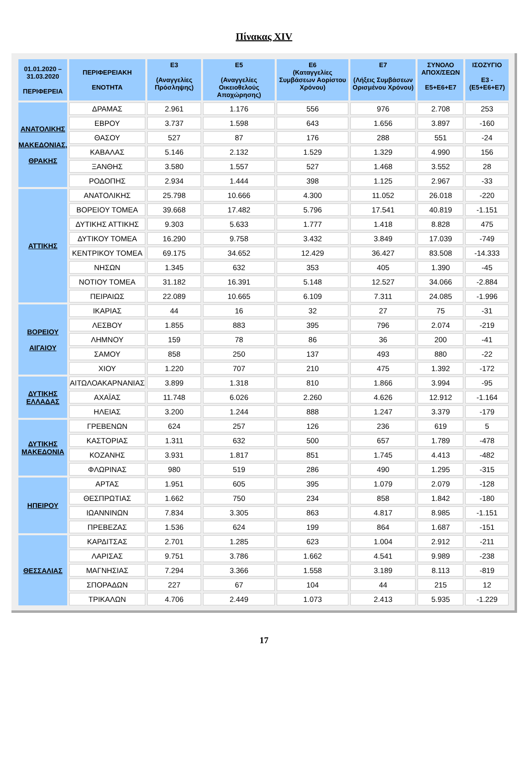Πίνακας XIV
| 01.01.2020 – 31.03.2020 ΠΕΡΙΦΕΡΕΙΑ | ΠΕΡΙΦΕΡΕΙΑΚΗ ΕΝΟΤΗΤΑ | E3 (Αναγγελίες Πρόσληψης) | E5 (Αναγγελίες Οικειοθελούς Αποχώρησης) | E6 (Καταγγελίες Συμβάσεων Αορίστου Χρόνου) | E7 (Λήξεις Συμβάσεων Ορισμένου Χρόνου) | ΣΥΝΟΛΟ ΑΠΟΧ/ΣΕΩΝ E5+E6+E7 | ΙΣΟΖΥΓΙΟ E3 -(E5+E6+E7) |
| --- | --- | --- | --- | --- | --- | --- | --- |
| ΑΝΑΤΟΛΙΚΗΣ ΜΑΚΕΔΟΝΙΑΣ, ΘΡΑΚΗΣ | ΔΡΑΜΑΣ | 2.961 | 1.176 | 556 | 976 | 2.708 | 253 |
| | ΕΒΡΟΥ | 3.737 | 1.598 | 643 | 1.656 | 3.897 | -160 |
| | ΘΑΣΟΥ | 527 | 87 | 176 | 288 | 551 | -24 |
| | ΚΑΒΑΛΑΣ | 5.146 | 2.132 | 1.529 | 1.329 | 4.990 | 156 |
| | ΞΑΝΘΗΣ | 3.580 | 1.557 | 527 | 1.468 | 3.552 | 28 |
| | ΡΟΔΟΠΗΣ | 2.934 | 1.444 | 398 | 1.125 | 2.967 | -33 |
| ΑΤΤΙΚΗΣ | ΑΝΑΤΟΛΙΚΗΣ | 25.798 | 10.666 | 4.300 | 11.052 | 26.018 | -220 |
| | ΒΟΡΕΙΟΥ ΤΟΜΕΑ | 39.668 | 17.482 | 5.796 | 17.541 | 40.819 | -1.151 |
| | ΔΥΤΙΚΗΣ ΑΤΤΙΚΗΣ | 9.303 | 5.633 | 1.777 | 1.418 | 8.828 | 475 |
| | ΔΥΤΙΚΟΥ ΤΟΜΕΑ | 16.290 | 9.758 | 3.432 | 3.849 | 17.039 | -749 |
| | ΚΕΝΤΡΙΚΟΥ ΤΟΜΕΑ | 69.175 | 34.652 | 12.429 | 36.427 | 83.508 | -14.333 |
| | ΝΗΣΩΝ | 1.345 | 632 | 353 | 405 | 1.390 | -45 |
| | ΝΟΤΙΟΥ ΤΟΜΕΑ | 31.182 | 16.391 | 5.148 | 12.527 | 34.066 | -2.884 |
| | ΠΕΙΡΑΙΩΣ | 22.089 | 10.665 | 6.109 | 7.311 | 24.085 | -1.996 |
| ΒΟΡΕΙΟΥ ΑΙΓΑΙΟΥ | ΙΚΑΡΙΑΣ | 44 | 16 | 32 | 27 | 75 | -31 |
| | ΛΕΣΒΟΥ | 1.855 | 883 | 395 | 796 | 2.074 | -219 |
| | ΛΗΜΝΟΥ | 159 | 78 | 86 | 36 | 200 | -41 |
| | ΣΑΜΟΥ | 858 | 250 | 137 | 493 | 880 | -22 |
| | ΧΙΟΥ | 1.220 | 707 | 210 | 475 | 1.392 | -172 |
| ΔΥΤΙΚΗΣ ΕΛΛΑΔΑΣ | ΑΙΤΩΛΟΑΚΑΡΝΑΝΙΑΣ | 3.899 | 1.318 | 810 | 1.866 | 3.994 | -95 |
| | ΑΧΑΪΑΣ | 11.748 | 6.026 | 2.260 | 4.626 | 12.912 | -1.164 |
| | ΗΛΕΙΑΣ | 3.200 | 1.244 | 888 | 1.247 | 3.379 | -179 |
| ΔΥΤΙΚΗΣ ΜΑΚΕΔΟΝΙΑ | ΓΡΕΒΕΝΩΝ | 624 | 257 | 126 | 236 | 619 | 5 |
| | ΚΑΣΤΟΡΙΑΣ | 1.311 | 632 | 500 | 657 | 1.789 | -478 |
| | ΚΟΖΑΝΗΣ | 3.931 | 1.817 | 851 | 1.745 | 4.413 | -482 |
| | ΦΛΩΡΙΝΑΣ | 980 | 519 | 286 | 490 | 1.295 | -315 |
| ΗΠΕΙΡΟΥ | ΑΡΤΑΣ | 1.951 | 605 | 395 | 1.079 | 2.079 | -128 |
| | ΘΕΣΠΡΩΤΙΑΣ | 1.662 | 750 | 234 | 858 | 1.842 | -180 |
| | ΙΩΑΝΝΙΝΩΝ | 7.834 | 3.305 | 863 | 4.817 | 8.985 | -1.151 |
| | ΠΡΕΒΕΖΑΣ | 1.536 | 624 | 199 | 864 | 1.687 | -151 |
| ΘΕΣΣΑΛΙΑΣ | ΚΑΡΔΙΤΣΑΣ | 2.701 | 1.285 | 623 | 1.004 | 2.912 | -211 |
| | ΛΑΡΙΣΑΣ | 9.751 | 3.786 | 1.662 | 4.541 | 9.989 | -238 |
| | ΜΑΓΝΗΣΙΑΣ | 7.294 | 3.366 | 1.558 | 3.189 | 8.113 | -819 |
| | ΣΠΟΡΑΔΩΝ | 227 | 67 | 104 | 44 | 215 | 12 |
| | ΤΡΙΚΑΛΩΝ | 4.706 | 2.449 | 1.073 | 2.413 | 5.935 | -1.229 |
17